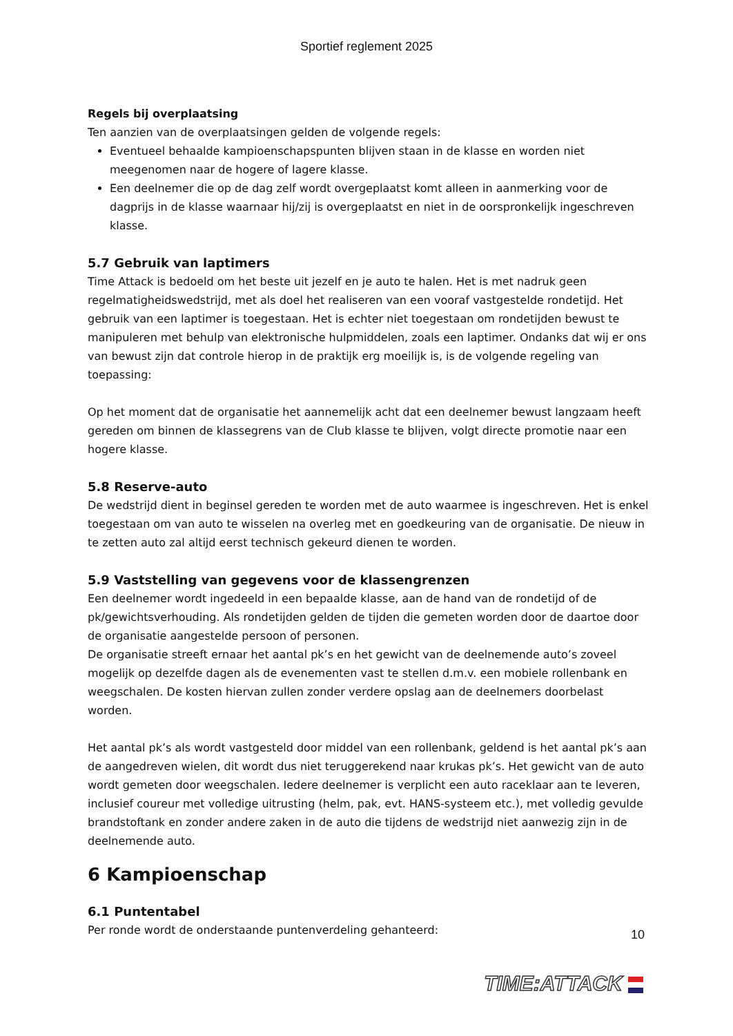Sportief reglement 2025
Regels bij overplaatsing
Ten aanzien van de overplaatsingen gelden de volgende regels:
Eventueel behaalde kampioenschapspunten blijven staan in de klasse en worden niet meegenomen naar de hogere of lagere klasse.
Een deelnemer die op de dag zelf wordt overgeplaatst komt alleen in aanmerking voor de dagprijs in de klasse waarnaar hij/zij is overgeplaatst en niet in de oorspronkelijk ingeschreven klasse.
5.7 Gebruik van laptimers
Time Attack is bedoeld om het beste uit jezelf en je auto te halen. Het is met nadruk geen regelmatigheidswedstrijd, met als doel het realiseren van een vooraf vastgestelde rondetijd. Het gebruik van een laptimer is toegestaan. Het is echter niet toegestaan om rondetijden bewust te manipuleren met behulp van elektronische hulpmiddelen, zoals een laptimer. Ondanks dat wij er ons van bewust zijn dat controle hierop in de praktijk erg moeilijk is, is de volgende regeling van toepassing:
Op het moment dat de organisatie het aannemelijk acht dat een deelnemer bewust langzaam heeft gereden om binnen de klassegrens van de Club klasse te blijven, volgt directe promotie naar een hogere klasse.
5.8 Reserve-auto
De wedstrijd dient in beginsel gereden te worden met de auto waarmee is ingeschreven. Het is enkel toegestaan om van auto te wisselen na overleg met en goedkeuring van de organisatie. De nieuw in te zetten auto zal altijd eerst technisch gekeurd dienen te worden.
5.9 Vaststelling van gegevens voor de klassengrenzen
Een deelnemer wordt ingedeeld in een bepaalde klasse, aan de hand van de rondetijd of de pk/gewichtsverhouding. Als rondetijden gelden de tijden die gemeten worden door de daartoe door de organisatie aangestelde persoon of personen.
De organisatie streeft ernaar het aantal pk’s en het gewicht van de deelnemende auto’s zoveel mogelijk op dezelfde dagen als de evenementen vast te stellen d.m.v. een mobiele rollenbank en weegschalen. De kosten hiervan zullen zonder verdere opslag aan de deelnemers doorbelast worden.
Het aantal pk’s als wordt vastgesteld door middel van een rollenbank, geldend is het aantal pk’s aan de aangedreven wielen, dit wordt dus niet teruggerekend naar krukas pk’s. Het gewicht van de auto wordt gemeten door weegschalen. Iedere deelnemer is verplicht een auto raceklaar aan te leveren, inclusief coureur met volledige uitrusting (helm, pak, evt. HANS-systeem etc.), met volledig gevulde brandstoftank en zonder andere zaken in de auto die tijdens de wedstrijd niet aanwezig zijn in de deelnemende auto.
6 Kampioenschap
6.1 Puntentabel
Per ronde wordt de onderstaande puntenverdeling gehanteerd:
10
TIME:ATTACK